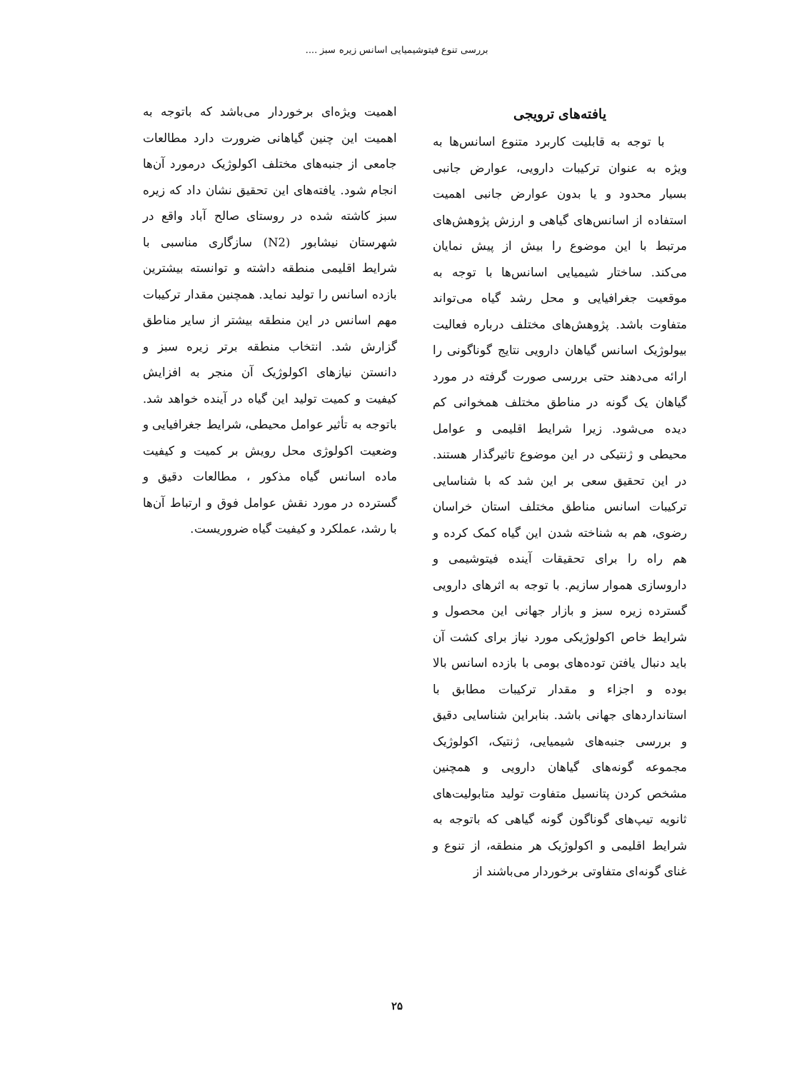بررسی تنوع فیتوشیمیایی اسانس زیره سبز ....
یافته‌های ترویجی
با توجه به قابلیت کاربرد متنوع اسانس‌ها به ویژه به عنوان ترکیبات دارویی، عوارض جانبی بسیار محدود و یا بدون عوارض جانبی اهمیت استفاده از اسانس‌های گیاهی و ارزش پژوهش‌های مرتبط با این موضوع را بیش از پیش نمایان می‌کند. ساختار شیمیایی اسانس‌ها با توجه به موقعیت جغرافیایی و محل رشد گیاه می‌تواند متفاوت باشد. پژوهش‌های مختلف درباره فعالیت بیولوژیک اسانس گیاهان دارویی نتایج گوناگونی را ارائه می‌دهند حتی بررسی صورت گرفته در مورد گیاهان یک گونه در مناطق مختلف همخوانی کم دیده می‌شود. زیرا شرایط اقلیمی و عوامل محیطی و ژنتیکی در این موضوع تاثیرگذار هستند. در این تحقیق سعی بر این شد که با شناسایی ترکیبات اسانس مناطق مختلف استان خراسان رضوی، هم به شناخته شدن این گیاه کمک کرده و هم راه را برای تحقیقات آینده فیتوشیمی و داروسازی هموار سازیم. با توجه به اثرهای دارویی گسترده زیره سبز و بازار جهانی این محصول و شرایط خاص اکولوژیکی مورد نیاز برای کشت آن باید دنبال یافتن توده‌های بومی با بازده اسانس بالا بوده و اجزاء و مقدار ترکیبات مطابق با استانداردهای جهانی باشد. بنابراین شناسایی دقیق و بررسی جنبه‌های شیمیایی، ژنتیک، اکولوژیک مجموعه گونه‌های گیاهان دارویی و همچنین مشخص کردن پتانسیل متفاوت تولید متابولیت‌های ثانویه تیپ‌های گوناگون گونه گیاهی که باتوجه به شرایط اقلیمی و اکولوژیک هر منطقه، از تنوع و غنای گونه‌ای متفاوتی برخوردار می‌باشند از
اهمیت ویژه‌ای برخوردار می‌باشد که باتوجه به اهمیت این چنین گیاهانی ضرورت دارد مطالعات جامعی از جنبه‌های مختلف اکولوژیک درمورد آن‌ها انجام شود. یافته‌های این تحقیق نشان داد که زیره سبز کاشته شده در روستای صالح آباد واقع در شهرستان نیشابور (N2) سازگاری مناسبی با شرایط اقلیمی منطقه داشته و توانسته بیشترین بازده اسانس را تولید نماید. همچنین مقدار ترکیبات مهم اسانس در این منطقه بیشتر از سایر مناطق گزارش شد. انتخاب منطقه برتر زیره سبز و دانستن نیازهای اکولوژیک آن منجر به افزایش کیفیت و کمیت تولید این گیاه در آینده خواهد شد. باتوجه به تأثیر عوامل محیطی، شرایط جغرافیایی و وضعیت اکولوژی محل رویش بر کمیت و کیفیت ماده اسانس گیاه مذکور ، مطالعات دقیق و گسترده در مورد نقش عوامل فوق و ارتباط آن‌ها با رشد، عملکرد و کیفیت گیاه ضروریست.
۲۵